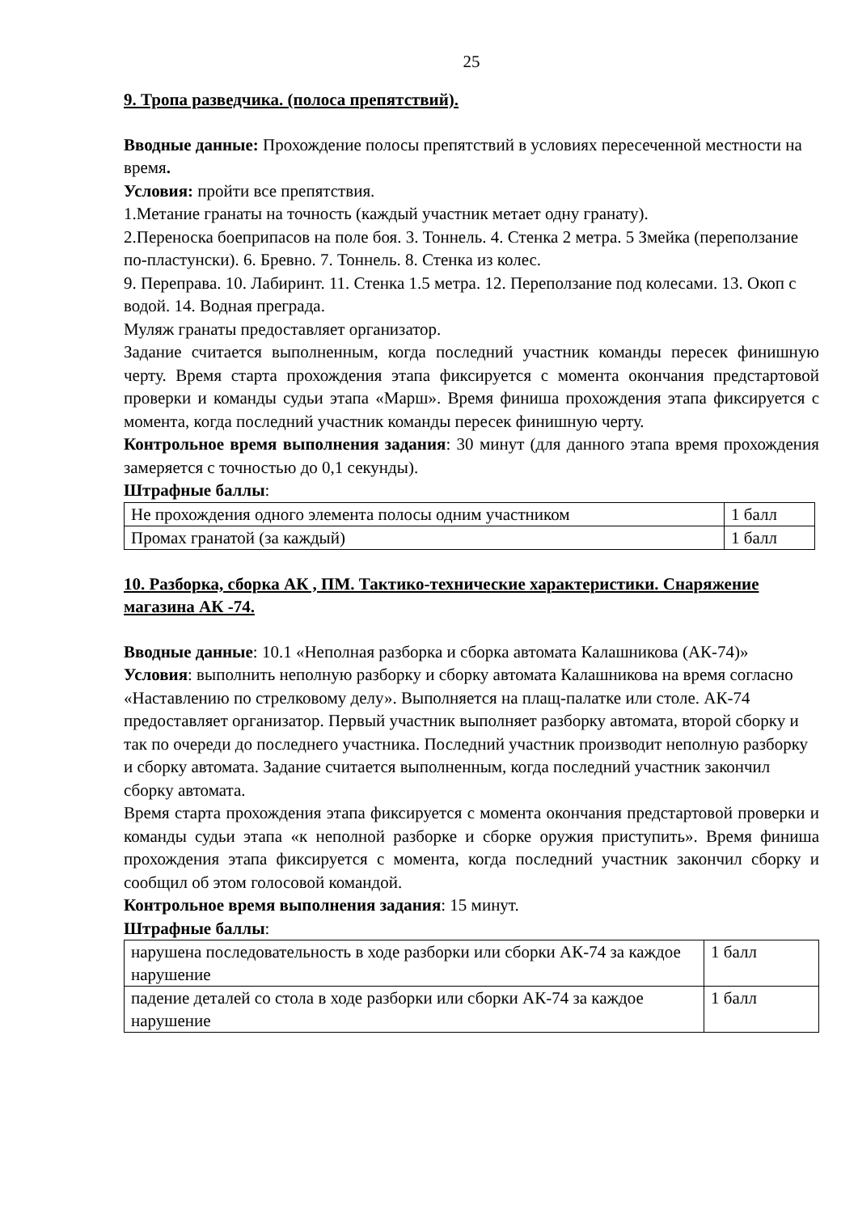25
9. Тропа разведчика. (полоса препятствий).
Вводные данные: Прохождение полосы препятствий в условиях пересеченной местности на время.
Условия: пройти все препятствия.
1.Метание гранаты на точность (каждый участник метает одну гранату).
2.Переноска боеприпасов на поле боя. 3. Тоннель. 4. Стенка 2 метра. 5 Змейка (переползание по-пластунски). 6. Бревно. 7. Тоннель. 8. Стенка из колес.
9. Переправа. 10. Лабиринт. 11. Стенка 1.5 метра. 12. Переползание под колесами. 13. Окоп с водой. 14. Водная преграда.
Муляж гранаты предоставляет организатор.
Задание считается выполненным, когда последний участник команды пересек финишную черту. Время старта прохождения этапа фиксируется с момента окончания предстартовой проверки и команды судьи этапа «Марш». Время финиша прохождения этапа фиксируется с момента, когда последний участник команды пересек финишную черту.
Контрольное время выполнения задания: 30 минут (для данного этапа время прохождения замеряется с точностью до 0,1 секунды).
Штрафные баллы:
| Не прохождения одного элемента полосы одним участником | 1 балл |
| Промах гранатой (за каждый) | 1 балл |
10. Разборка, сборка АК , ПМ. Тактико-технические характеристики. Снаряжение магазина АК -74.
Вводные данные: 10.1 «Неполная разборка и сборка автомата Калашникова (АК-74)»
Условия: выполнить неполную разборку и сборку автомата Калашникова на время согласно «Наставлению по стрелковому делу». Выполняется на плащ-палатке или столе. АК-74 предоставляет организатор. Первый участник выполняет разборку автомата, второй сборку и так по очереди до последнего участника. Последний участник производит неполную разборку и сборку автомата. Задание считается выполненным, когда последний участник закончил сборку автомата.
Время старта прохождения этапа фиксируется с момента окончания предстартовой проверки и команды судьи этапа «к неполной разборке и сборке оружия приступить». Время финиша прохождения этапа фиксируется с момента, когда последний участник закончил сборку и сообщил об этом голосовой командой.
Контрольное время выполнения задания: 15 минут.
Штрафные баллы:
| нарушена последовательность в ходе разборки или сборки АК-74 за каждое нарушение | 1 балл |
| падение деталей со стола в ходе разборки или сборки АК-74 за каждое нарушение | 1 балл |